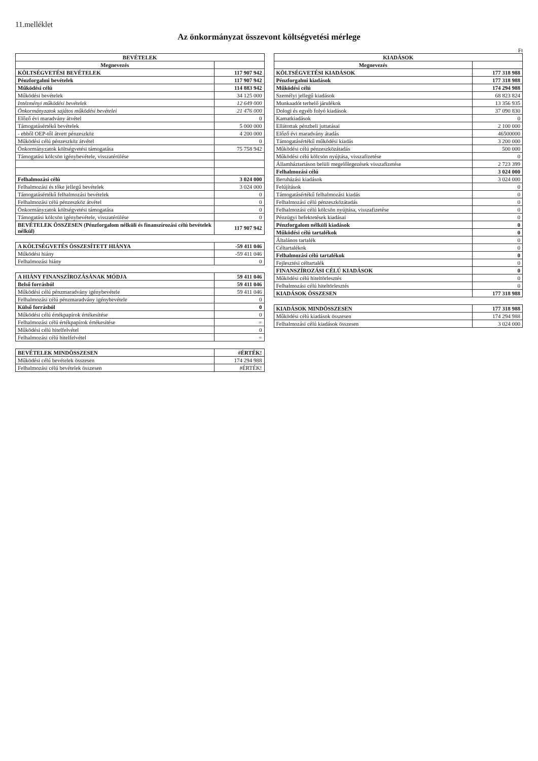11.melléklet
Az önkormányzat összevont költségvetési mérlege
Ft
| BEVÉTELEK | |
| --- | --- |
| Megnevezés | |
| KÖLTSÉGVETÉSI BEVÉTELEK | 117 907 942 |
| Pénzforgalmi bevételek | 117 907 942 |
| Működési célú | 114 883 942 |
| Működési bevételek | 34 125 000 |
| Intézményi működési bevételek | 12 649 000 |
| Önkormányzatok sajátos működési bevételei | 21 476 000 |
| Előző évi maradvány átvétel | 0 |
| Támogatásértékű bevételek | 5 000 000 |
| - ebből OEP-től átvett pénzeszköz | 4 200 000 |
| Működési célú pénzeszköz átvétel | 0 |
| Önkormányzatok költségvetési támogatása | 75 758 942 |
| Támogatási kölcsön igénybevétele, visszatérülése | |
| Felhalmozási célú | 3 024 000 |
| Felhalmozási és tőke jellegű bevételek | 3 024 000 |
| Támogatásértékű felhalmozási bevételek | 0 |
| Felhalmozási célú pénzeszköz átvétel | 0 |
| Önkormányzatok költségvetési támogatása | 0 |
| Támogatási kölcsön igénybevétele, visszatérülése | 0 |
| BEVÉTELEK ÖSSZESEN (Pénzforgalom nélküli és finanszírozási célú bevételek nélkül) | 117 907 942 |
| A KÖLTSÉGVETÉS ÖSSZESÍTETT HIÁNYA | -59 411 046 |
| Működési hiány | -59 411 046 |
| Felhalmozási hiány | 0 |
| A HIÁNY FINANSZÍROZÁSÁNAK MÓDJA | 59 411 046 |
| Belső forrásból | 59 411 046 |
| Működési célú pénzmaradvány igénybevétele | 59 411 046 |
| Felhalmozási célú pénzmaradvány igénybevétele | 0 |
| Külső forrásból | 0 |
| Működési célú értékpapírok értékesítése | 0 |
| Felhalmozási célú értékpapírok értékesítése | = |
| Működési célú hitelfelvétel | 0 |
| Felhalmozási célú hitelfelvétel | = |
| BEVÉTELEK MINDÖSSZESEN | #ÉRTÉK! |
| Működési célú bevételek összesen | 174 294 988 |
| Felhalmozási célú bevételek összesen | #ÉRTÉK! |
| KIADÁSOK | |
| --- | --- |
| Megnevezés | |
| KÖLTSÉGVETÉSI KIADÁSOK | 177 318 988 |
| Pénzforgalmi kiadások | 177 318 988 |
| Működési célú | 174 294 988 |
| Személyi jellegű kiadások | 68 823 824 |
| Munkaadót terhelő járulékok | 13 356 935 |
| Dologi és egyéb folyó kiadások | 37 090 830 |
| Kamatkiadások | 0 |
| Ellátottak pénzbeli juttatásai | 2 100 000 |
| Előző évi maradvány átadás | 46500000 |
| Támogatásértékű működési kiadás | 3 200 000 |
| Működési célú pénzeszközátadás | 500 000 |
| Működési célú kölcsön nyújtása, visszafizetése | 0 |
| Államháztartáson belüli megelőlegezések visszafizetése | 2 723 399 |
| Felhalmozási célú | 3 024 000 |
| Beruházási kiadások | 3 024 000 |
| Felújítások | 0 |
| Támogatásértékű felhalmozási kiadás | 0 |
| Felhalmozási célú pénzeszközátadás | 0 |
| Felhalmozási célú kölcsön nyújtása, visszafizetése | 0 |
| Pénzügyi befektetések kiadásai | 0 |
| Pénzforgalom nélküli kiadások | 0 |
| Működési célú tartalékok | 0 |
| Általános tartalék | 0 |
| Céltartalékok | 0 |
| Felhalmozási célú tartalékok | 0 |
| Fejlesztési céltartalék | 0 |
| FINANSZÍROZÁSI CÉLÚ KIADÁSOK | 0 |
| Működési célú hiteltörlesztés | 0 |
| Felhalmozási célú hiteltörlesztés | 0 |
| KIADÁSOK ÖSSZESEN | 177 318 988 |
| KIADÁSOK MINDÖSSZESEN | 177 318 988 |
| Működési célú kiadások összesen | 174 294 988 |
| Felhalmozási célú kiadások összesen | 3 024 000 |